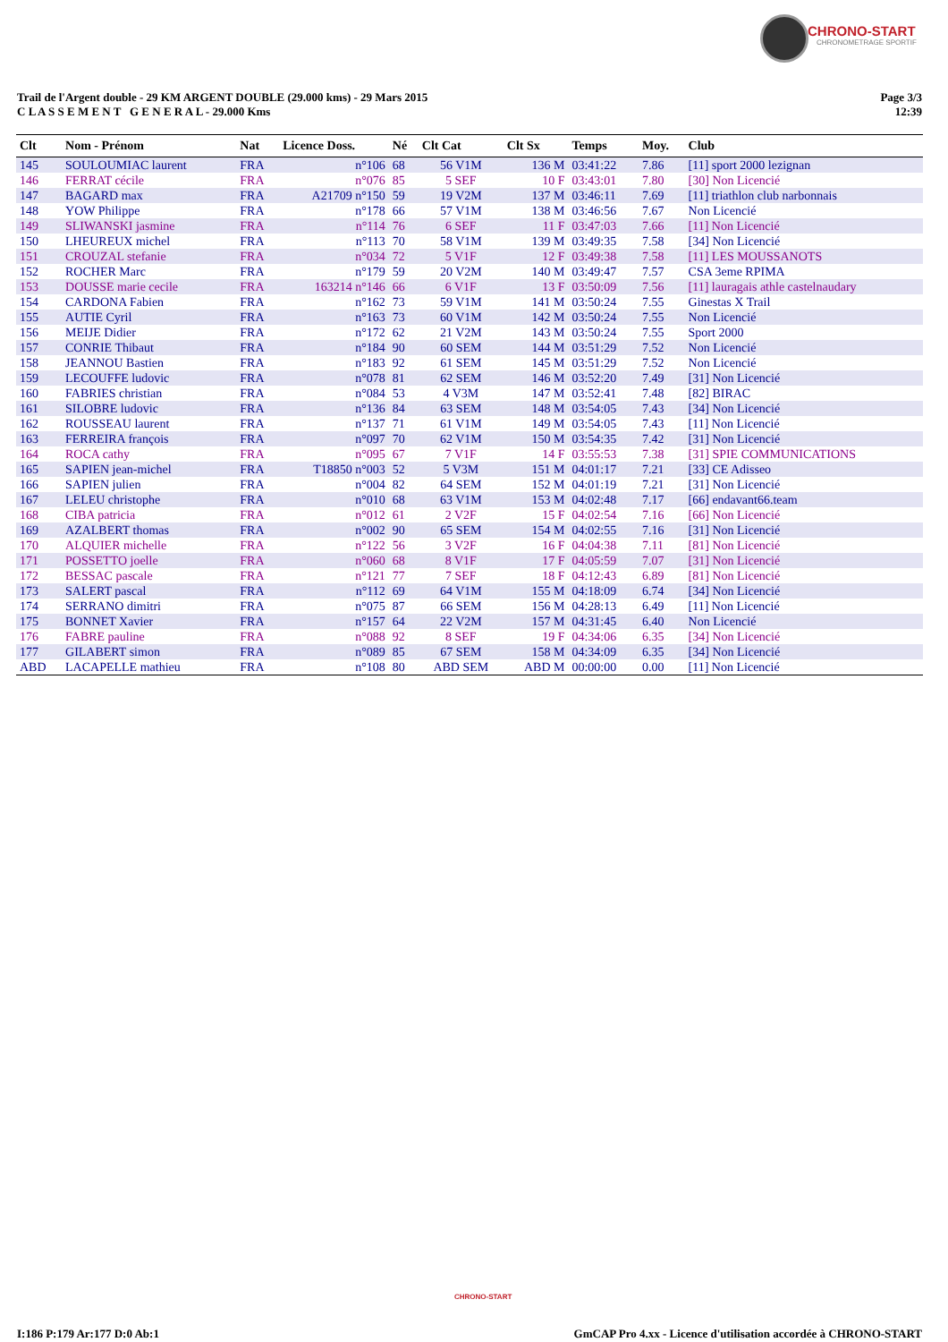CHRONO-START
CHRONOMETRAGE SPORTIF
Trail de l'Argent double - 29 KM ARGENT DOUBLE (29.000 kms) - 29 Mars 2015
C L A S S E M E N T G E N E R A L - 29.000 Kms
Page 3/3
12:39
| Clt | Nom - Prénom | Nat | Licence Doss. | Né | Clt Cat | Clt Sx | Temps | Moy. | Club |
| --- | --- | --- | --- | --- | --- | --- | --- | --- | --- |
| 145 | SOULOUMIAC laurent | FRA | n°106 | 68 | 56 V1M | 136 M | 03:41:22 | 7.86 | [11] sport 2000 lezignan |
| 146 | FERRAT cécile | FRA | n°076 | 85 | 5 SEF | 10 F | 03:43:01 | 7.80 | [30] Non Licencié |
| 147 | BAGARD max | FRA | A21709 n°150 | 59 | 19 V2M | 137 M | 03:46:11 | 7.69 | [11] triathlon club narbonnais |
| 148 | YOW Philippe | FRA | n°178 | 66 | 57 V1M | 138 M | 03:46:56 | 7.67 | Non Licencié |
| 149 | SLIWANSKI jasmine | FRA | n°114 | 76 | 6 SEF | 11 F | 03:47:03 | 7.66 | [11] Non Licencié |
| 150 | LHEUREUX michel | FRA | n°113 | 70 | 58 V1M | 139 M | 03:49:35 | 7.58 | [34] Non Licencié |
| 151 | CROUZAL stefanie | FRA | n°034 | 72 | 5 V1F | 12 F | 03:49:38 | 7.58 | [11] LES MOUSSANOTS |
| 152 | ROCHER Marc | FRA | n°179 | 59 | 20 V2M | 140 M | 03:49:47 | 7.57 | CSA 3eme RPIMA |
| 153 | DOUSSE marie cecile | FRA | 163214 n°146 | 66 | 6 V1F | 13 F | 03:50:09 | 7.56 | [11] lauragais athle castelnaudary |
| 154 | CARDONA Fabien | FRA | n°162 | 73 | 59 V1M | 141 M | 03:50:24 | 7.55 | Ginestas X Trail |
| 155 | AUTIE Cyril | FRA | n°163 | 73 | 60 V1M | 142 M | 03:50:24 | 7.55 | Non Licencié |
| 156 | MEIJE Didier | FRA | n°172 | 62 | 21 V2M | 143 M | 03:50:24 | 7.55 | Sport 2000 |
| 157 | CONRIE Thibaut | FRA | n°184 | 90 | 60 SEM | 144 M | 03:51:29 | 7.52 | Non Licencié |
| 158 | JEANNOU Bastien | FRA | n°183 | 92 | 61 SEM | 145 M | 03:51:29 | 7.52 | Non Licencié |
| 159 | LECOUFFE ludovic | FRA | n°078 | 81 | 62 SEM | 146 M | 03:52:20 | 7.49 | [31] Non Licencié |
| 160 | FABRIES christian | FRA | n°084 | 53 | 4 V3M | 147 M | 03:52:41 | 7.48 | [82] BIRAC |
| 161 | SILOBRE ludovic | FRA | n°136 | 84 | 63 SEM | 148 M | 03:54:05 | 7.43 | [34] Non Licencié |
| 162 | ROUSSEAU laurent | FRA | n°137 | 71 | 61 V1M | 149 M | 03:54:05 | 7.43 | [11] Non Licencié |
| 163 | FERREIRA françois | FRA | n°097 | 70 | 62 V1M | 150 M | 03:54:35 | 7.42 | [31] Non Licencié |
| 164 | ROCA cathy | FRA | n°095 | 67 | 7 V1F | 14 F | 03:55:53 | 7.38 | [31] SPIE COMMUNICATIONS |
| 165 | SAPIEN jean-michel | FRA | T18850 n°003 | 52 | 5 V3M | 151 M | 04:01:17 | 7.21 | [33] CE Adisseo |
| 166 | SAPIEN julien | FRA | n°004 | 82 | 64 SEM | 152 M | 04:01:19 | 7.21 | [31] Non Licencié |
| 167 | LELEU christophe | FRA | n°010 | 68 | 63 V1M | 153 M | 04:02:48 | 7.17 | [66] endavant66.team |
| 168 | CIBA patricia | FRA | n°012 | 61 | 2 V2F | 15 F | 04:02:54 | 7.16 | [66] Non Licencié |
| 169 | AZALBERT thomas | FRA | n°002 | 90 | 65 SEM | 154 M | 04:02:55 | 7.16 | [31] Non Licencié |
| 170 | ALQUIER michelle | FRA | n°122 | 56 | 3 V2F | 16 F | 04:04:38 | 7.11 | [81] Non Licencié |
| 171 | POSSETTO joelle | FRA | n°060 | 68 | 8 V1F | 17 F | 04:05:59 | 7.07 | [31] Non Licencié |
| 172 | BESSAC pascale | FRA | n°121 | 77 | 7 SEF | 18 F | 04:12:43 | 6.89 | [81] Non Licencié |
| 173 | SALERT pascal | FRA | n°112 | 69 | 64 V1M | 155 M | 04:18:09 | 6.74 | [34] Non Licencié |
| 174 | SERRANO dimitri | FRA | n°075 | 87 | 66 SEM | 156 M | 04:28:13 | 6.49 | [11] Non Licencié |
| 175 | BONNET Xavier | FRA | n°157 | 64 | 22 V2M | 157 M | 04:31:45 | 6.40 | Non Licencié |
| 176 | FABRE pauline | FRA | n°088 | 92 | 8 SEF | 19 F | 04:34:06 | 6.35 | [34] Non Licencié |
| 177 | GILABERT simon | FRA | n°089 | 85 | 67 SEM | 158 M | 04:34:09 | 6.35 | [34] Non Licencié |
| ABD | LACAPELLE mathieu | FRA | n°108 | 80 | ABD SEM | ABD M | 00:00:00 | 0.00 | [11] Non Licencié |
CHRONO-START
I:186 P:179 Ar:177 D:0 Ab:1 GmCAP Pro 4.xx - Licence d'utilisation accordée à CHRONO-START